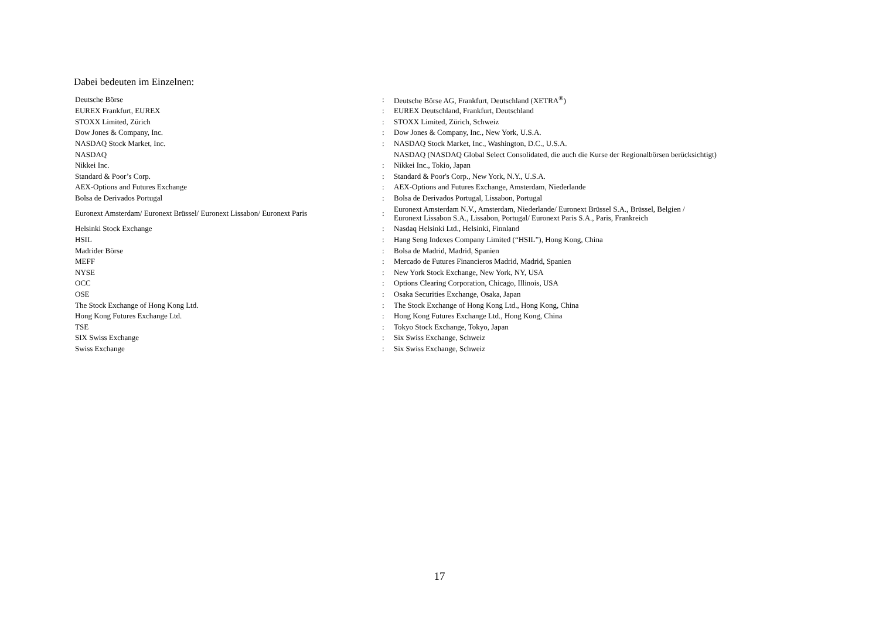Dabei bedeuten im Einzelnen:
| Deutsche Börse | : | Deutsche Börse AG, Frankfurt, Deutschland (XETRA<sup>®</sup>) |
| EUREX Frankfurt, EUREX | : | EUREX Deutschland, Frankfurt, Deutschland |
| STOXX Limited, Zürich | : | STOXX Limited, Zürich, Schweiz |
| Dow Jones & Company, Inc. | : | Dow Jones & Company, Inc., New York, U.S.A. |
| NASDAQ Stock Market, Inc. | : | NASDAQ Stock Market, Inc., Washington, D.C., U.S.A. |
| NASDAQ | | NASDAQ (NASDAQ Global Select Consolidated, die auch die Kurse der Regionalbörsen berücksichtigt) |
| Nikkei Inc. | : | Nikkei Inc., Tokio, Japan |
| Standard & Poor’s Corp. | : | Standard & Poor's Corp., New York, N.Y., U.S.A. |
| AEX-Options and Futures Exchange | : | AEX-Options and Futures Exchange, Amsterdam, Niederlande |
| Bolsa de Derivados Portugal | : | Bolsa de Derivados Portugal, Lissabon, Portugal |
| Euronext Amsterdam/ Euronext Brüssel/ Euronext Lissabon/ Euronext Paris | : | Euronext Amsterdam N.V., Amsterdam, Niederlande/ Euronext Brüssel S.A., Brüssel, Belgien / Euronext Lissabon S.A., Lissabon, Portugal/ Euronext Paris S.A., Paris, Frankreich |
| Helsinki Stock Exchange | : | Nasdaq Helsinki Ltd., Helsinki, Finnland |
| HSIL | : | Hang Seng Indexes Company Limited (“HSIL”), Hong Kong, China |
| Madrider Börse | : | Bolsa de Madrid, Madrid, Spanien |
| MEFF | : | Mercado de Futures Financieros Madrid, Madrid, Spanien |
| NYSE | : | New York Stock Exchange, New York, NY, USA |
| OCC | : | Options Clearing Corporation, Chicago, Illinois, USA |
| OSE | : | Osaka Securities Exchange, Osaka, Japan |
| The Stock Exchange of Hong Kong Ltd. | : | The Stock Exchange of Hong Kong Ltd., Hong Kong, China |
| Hong Kong Futures Exchange Ltd. | : | Hong Kong Futures Exchange Ltd., Hong Kong, China |
| TSE | : | Tokyo Stock Exchange, Tokyo, Japan |
| SIX Swiss Exchange | : | Six Swiss Exchange, Schweiz |
| Swiss Exchange | : | Six Swiss Exchange, Schweiz |
17